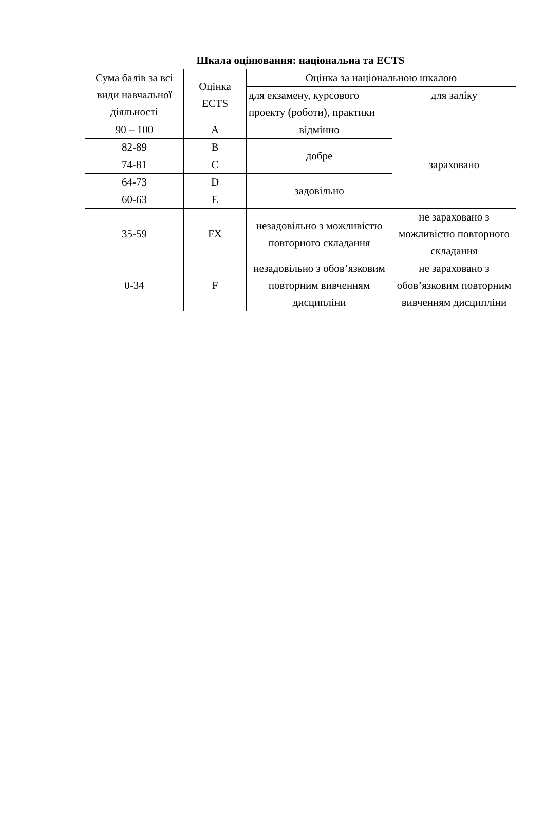Шкала оцінювання: національна та ECTS
| Сума балів за всі види навчальної діяльності | Оцінка ECTS | Оцінка за національною шкалою | |
| --- | --- | --- | --- |
| | | для екзамену, курсового проекту (роботи), практики | для заліку |
| 90 – 100 | A | відмінно | зараховано |
| 82-89 | B | добре | |
| 74-81 | C | | |
| 64-73 | D | задовільно | |
| 60-63 | E | | |
| 35-59 | FX | незадовільно з можливістю повторного складання | не зараховано з можливістю повторного складання |
| 0-34 | F | незадовільно з обов’язковим повторним вивченням дисципліни | не зараховано з обов’язковим повторним вивченням дисципліни |